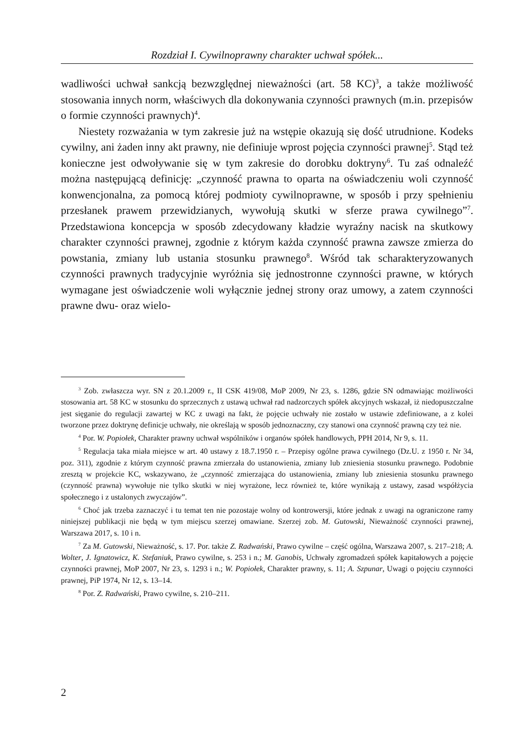Rozdział I. Cywilnoprawny charakter uchwał spółek...
wadliwości uchwał sankcją bezwzględnej nieważności (art. 58 KC)<sup>3</sup>, a także możliwość stosowania innych norm, właściwych dla dokonywania czynności prawnych (m.in. przepisów o formie czynności prawnych)<sup>4</sup>.
Niestety rozważania w tym zakresie już na wstępie okazują się dość utrudnione. Kodeks cywilny, ani żaden inny akt prawny, nie definiuje wprost pojęcia czynności prawnej<sup>5</sup>. Stąd też konieczne jest odwoływanie się w tym zakresie do dorobku doktryny<sup>6</sup>. Tu zaś odnaleźć można następującą definicję: „czynność prawna to oparta na oświadczeniu woli czynność konwencjonalna, za pomocą której podmioty cywilnoprawne, w sposób i przy spełnieniu przesłanek prawem przewidzianych, wywołują skutki w sferze prawa cywilnego”<sup>7</sup>. Przedstawiona koncepcja w sposób zdecydowany kładzie wyraźny nacisk na skutkowy charakter czynności prawnej, zgodnie z którym każda czynność prawna zawsze zmierza do powstania, zmiany lub ustania stosunku prawnego<sup>8</sup>. Wśród tak scharakteryzowanych czynności prawnych tradycyjnie wyróżnia się jednostronne czynności prawne, w których wymagane jest oświadczenie woli wyłącznie jednej strony oraz umowy, a zatem czynności prawne dwu- oraz wielo-
<sup>3</sup> Zob. zwłaszcza wyr. SN z 20.1.2009 r., II CSK 419/08, MoP 2009, Nr 23, s. 1286, gdzie SN odmawiając możliwości stosowania art. 58 KC w stosunku do sprzecznych z ustawą uchwał rad nadzorczych spółek akcyjnych wskazał, iż niedopuszczalne jest sięganie do regulacji zawartej w KC z uwagi na fakt, że pojęcie uchwały nie zostało w ustawie zdefiniowane, a z kolei tworzone przez doktrynę definicje uchwały, nie określają w sposób jednoznaczny, czy stanowi ona czynność prawną czy też nie.
<sup>4</sup> Por. W. Popiołek, Charakter prawny uchwał wspólników i organów spółek handlowych, PPH 2014, Nr 9, s. 11.
<sup>5</sup> Regulacja taka miała miejsce w art. 40 ustawy z 18.7.1950 r. – Przepisy ogólne prawa cywilnego (Dz.U. z 1950 r. Nr 34, poz. 311), zgodnie z którym czynność prawna zmierzała do ustanowienia, zmiany lub zniesienia stosunku prawnego. Podobnie zresztą w projekcie KC, wskazywano, że „czynność zmierzająca do ustanowienia, zmiany lub zniesienia stosunku prawnego (czynność prawna) wywołuje nie tylko skutki w niej wyrażone, lecz również te, które wynikają z ustawy, zasad współżycia społecznego i z ustalonych zwyczajów”.
<sup>6</sup> Choć jak trzeba zaznaczyć i tu temat ten nie pozostaje wolny od kontrowersji, które jednak z uwagi na ograniczone ramy niniejszej publikacji nie będą w tym miejscu szerzej omawiane. Szerzej zob. M. Gutowski, Nieważność czynności prawnej, Warszawa 2017, s. 10 i n.
<sup>7</sup> Za M. Gutowski, Nieważność, s. 17. Por. także Z. Radwański, Prawo cywilne – część ogólna, Warszawa 2007, s. 217–218; A. Wolter, J. Ignatowicz, K. Stefaniuk, Prawo cywilne, s. 253 i n.; M. Ganobis, Uchwały zgromadzeń spółek kapitałowych a pojęcie czynności prawnej, MoP 2007, Nr 23, s. 1293 i n.; W. Popiołek, Charakter prawny, s. 11; A. Szpunar, Uwagi o pojęciu czynności prawnej, PiP 1974, Nr 12, s. 13–14.
<sup>8</sup> Por. Z. Radwański, Prawo cywilne, s. 210–211.
2